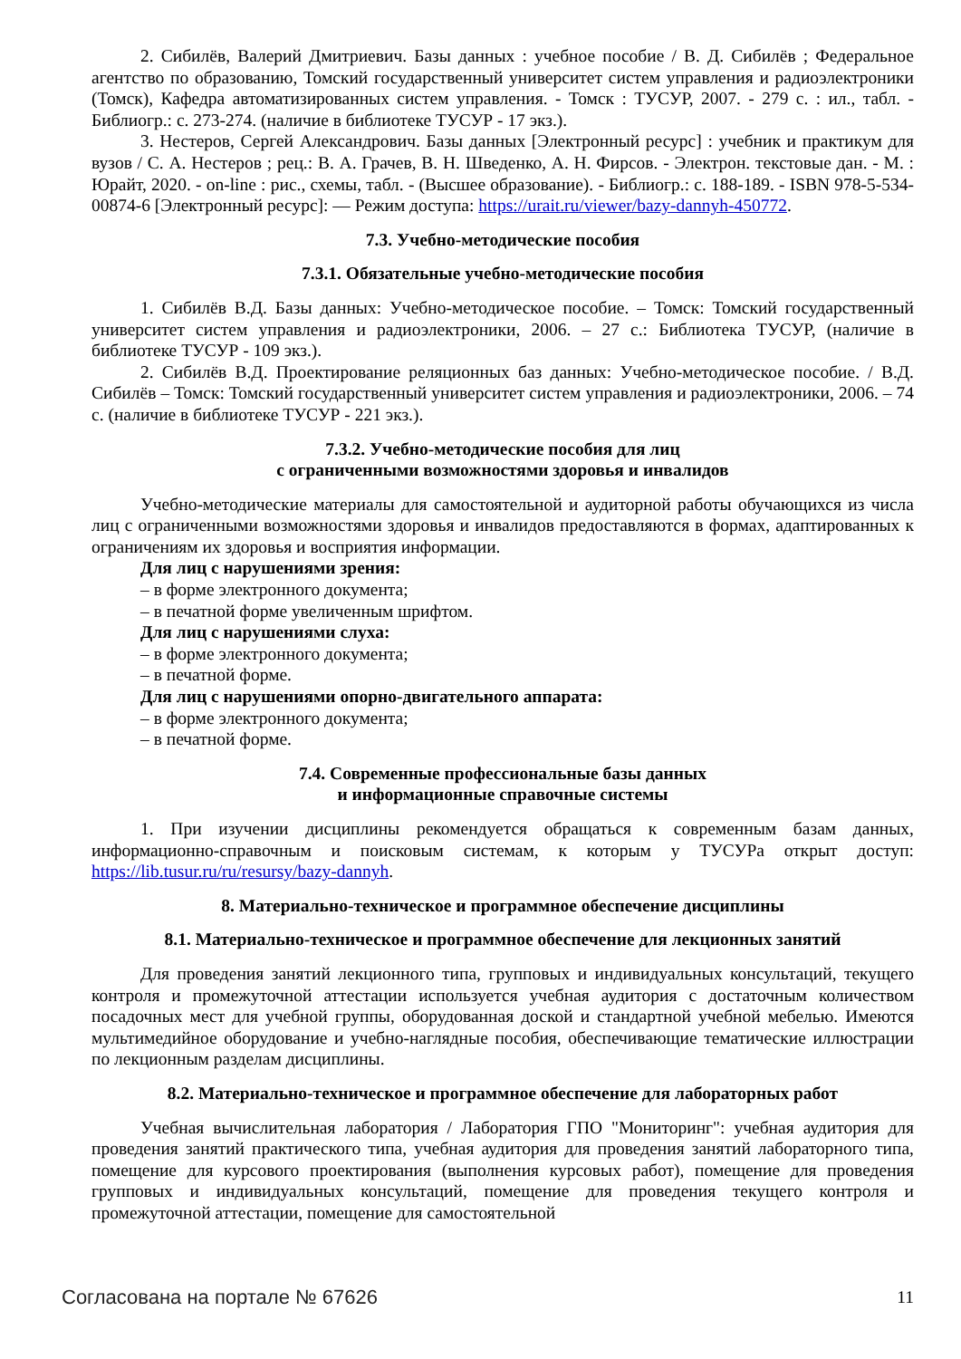2. Сибилёв, Валерий Дмитриевич. Базы данных : учебное пособие / В. Д. Сибилёв ; Федеральное агентство по образованию, Томский государственный университет систем управления и радиоэлектроники (Томск), Кафедра автоматизированных систем управления. - Томск : ТУСУР, 2007. - 279 с. : ил., табл. - Библиогр.: с. 273-274. (наличие в библиотеке ТУСУР - 17 экз.).
3. Нестеров, Сергей Александрович. Базы данных [Электронный ресурс] : учебник и практикум для вузов / С. А. Нестеров ; рец.: В. А. Грачев, В. Н. Шведенко, А. Н. Фирсов. - Электрон. текстовые дан. - М. : Юрайт, 2020. - on-line : рис., схемы, табл. - (Высшее образование). - Библиогр.: с. 188-189. - ISBN 978-5-534-00874-6 [Электронный ресурс]: — Режим доступа: https://urait.ru/viewer/bazy-dannyh-450772.
7.3. Учебно-методические пособия
7.3.1. Обязательные учебно-методические пособия
1. Сибилёв В.Д. Базы данных: Учебно-методическое пособие. – Томск: Томский государственный университет систем управления и радиоэлектроники, 2006. – 27 с.: Библиотека ТУСУР, (наличие в библиотеке ТУСУР - 109 экз.).
2. Сибилёв В.Д. Проектирование реляционных баз данных: Учебно-методическое пособие. / В.Д. Сибилёв – Томск: Томский государственный университет систем управления и радиоэлектроники, 2006. – 74 с. (наличие в библиотеке ТУСУР - 221 экз.).
7.3.2. Учебно-методические пособия для лиц
с ограниченными возможностями здоровья и инвалидов
Учебно-методические материалы для самостоятельной и аудиторной работы обучающихся из числа лиц с ограниченными возможностями здоровья и инвалидов предоставляются в формах, адаптированных к ограничениям их здоровья и восприятия информации.
Для лиц с нарушениями зрения:
– в форме электронного документа;
– в печатной форме увеличенным шрифтом.
Для лиц с нарушениями слуха:
– в форме электронного документа;
– в печатной форме.
Для лиц с нарушениями опорно-двигательного аппарата:
– в форме электронного документа;
– в печатной форме.
7.4. Современные профессиональные базы данных
и информационные справочные системы
1. При изучении дисциплины рекомендуется обращаться к современным базам данных, информационно-справочным и поисковым системам, к которым у ТУСУРа открыт доступ: https://lib.tusur.ru/ru/resursy/bazy-dannyh.
8. Материально-техническое и программное обеспечение дисциплины
8.1. Материально-техническое и программное обеспечение для лекционных занятий
Для проведения занятий лекционного типа, групповых и индивидуальных консультаций, текущего контроля и промежуточной аттестации используется учебная аудитория с достаточным количеством посадочных мест для учебной группы, оборудованная доской и стандартной учебной мебелью. Имеются мультимедийное оборудование и учебно-наглядные пособия, обеспечивающие тематические иллюстрации по лекционным разделам дисциплины.
8.2. Материально-техническое и программное обеспечение для лабораторных работ
Учебная вычислительная лаборатория / Лаборатория ГПО "Мониторинг": учебная аудитория для проведения занятий практического типа, учебная аудитория для проведения занятий лабораторного типа, помещение для курсового проектирования (выполнения курсовых работ), помещение для проведения групповых и индивидуальных консультаций, помещение для проведения текущего контроля и промежуточной аттестации, помещение для самостоятельной
Согласована на портале № 67626 11